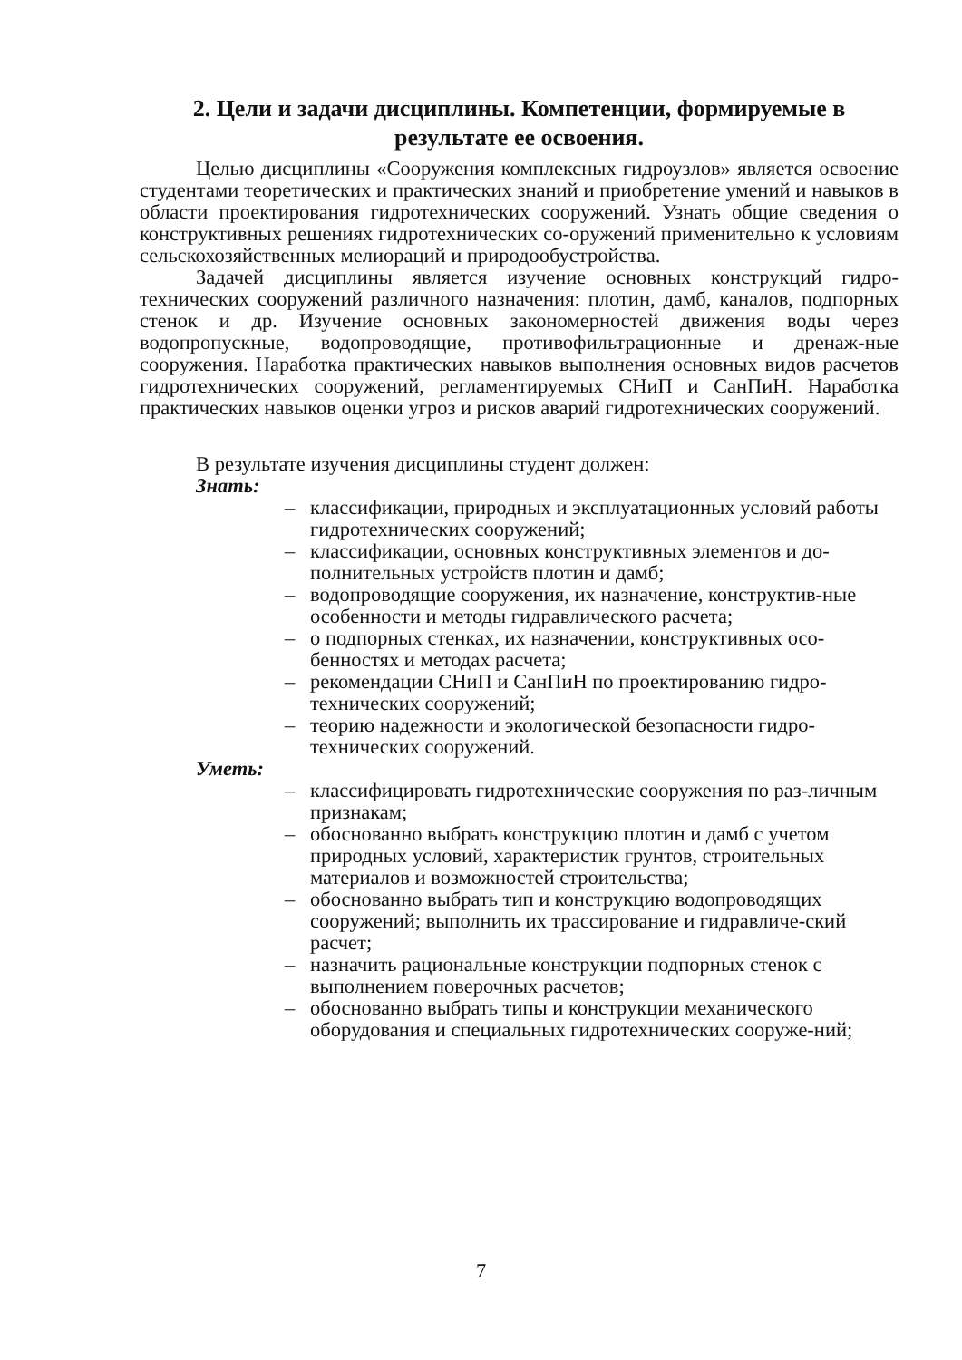2. Цели и задачи дисциплины. Компетенции, формируемые в результате ее освоения.
Целью дисциплины «Сооружения комплексных гидроузлов» является освоение студентами теоретических и практических знаний и приобретение умений и навыков в области проектирования гидротехнических сооружений. Узнать общие сведения о конструктивных решениях гидротехнических со-оружений применительно к условиям сельскохозяйственных мелиораций и природообустройства.
Задачей дисциплины является изучение основных конструкций гидро-технических сооружений различного назначения: плотин, дамб, каналов, подпорных стенок и др. Изучение основных закономерностей движения воды через водопропускные, водопроводящие, противофильтрационные и дренаж-ные сооружения. Наработка практических навыков выполнения основных видов расчетов гидротехнических сооружений, регламентируемых СНиП и СанПиН. Наработка практических навыков оценки угроз и рисков аварий гидротехнических сооружений.
В результате изучения дисциплины студент должен:
Знать:
– классификации, природных и эксплуатационных условий работы гидротехнических сооружений;
– классификации, основных конструктивных элементов и до-полнительных устройств плотин и дамб;
– водопроводящие сооружения, их назначение, конструктив-ные особенности и методы гидравлического расчета;
– о подпорных стенках, их назначении, конструктивных осо-бенностях и методах расчета;
– рекомендации СНиП и СанПиН по проектированию гидро-технических сооружений;
– теорию надежности и экологической безопасности гидро-технических сооружений.
Уметь:
– классифицировать гидротехнические сооружения по раз-личным признакам;
– обоснованно выбрать конструкцию плотин и дамб с учетом природных условий, характеристик грунтов, строительных материалов и возможностей строительства;
– обоснованно выбрать тип и конструкцию водопроводящих сооружений; выполнить их трассирование и гидравличе-ский расчет;
– назначить рациональные конструкции подпорных стенок с выполнением поверочных расчетов;
– обоснованно выбрать типы и конструкции механического оборудования и специальных гидротехнических сооруже-ний;
7